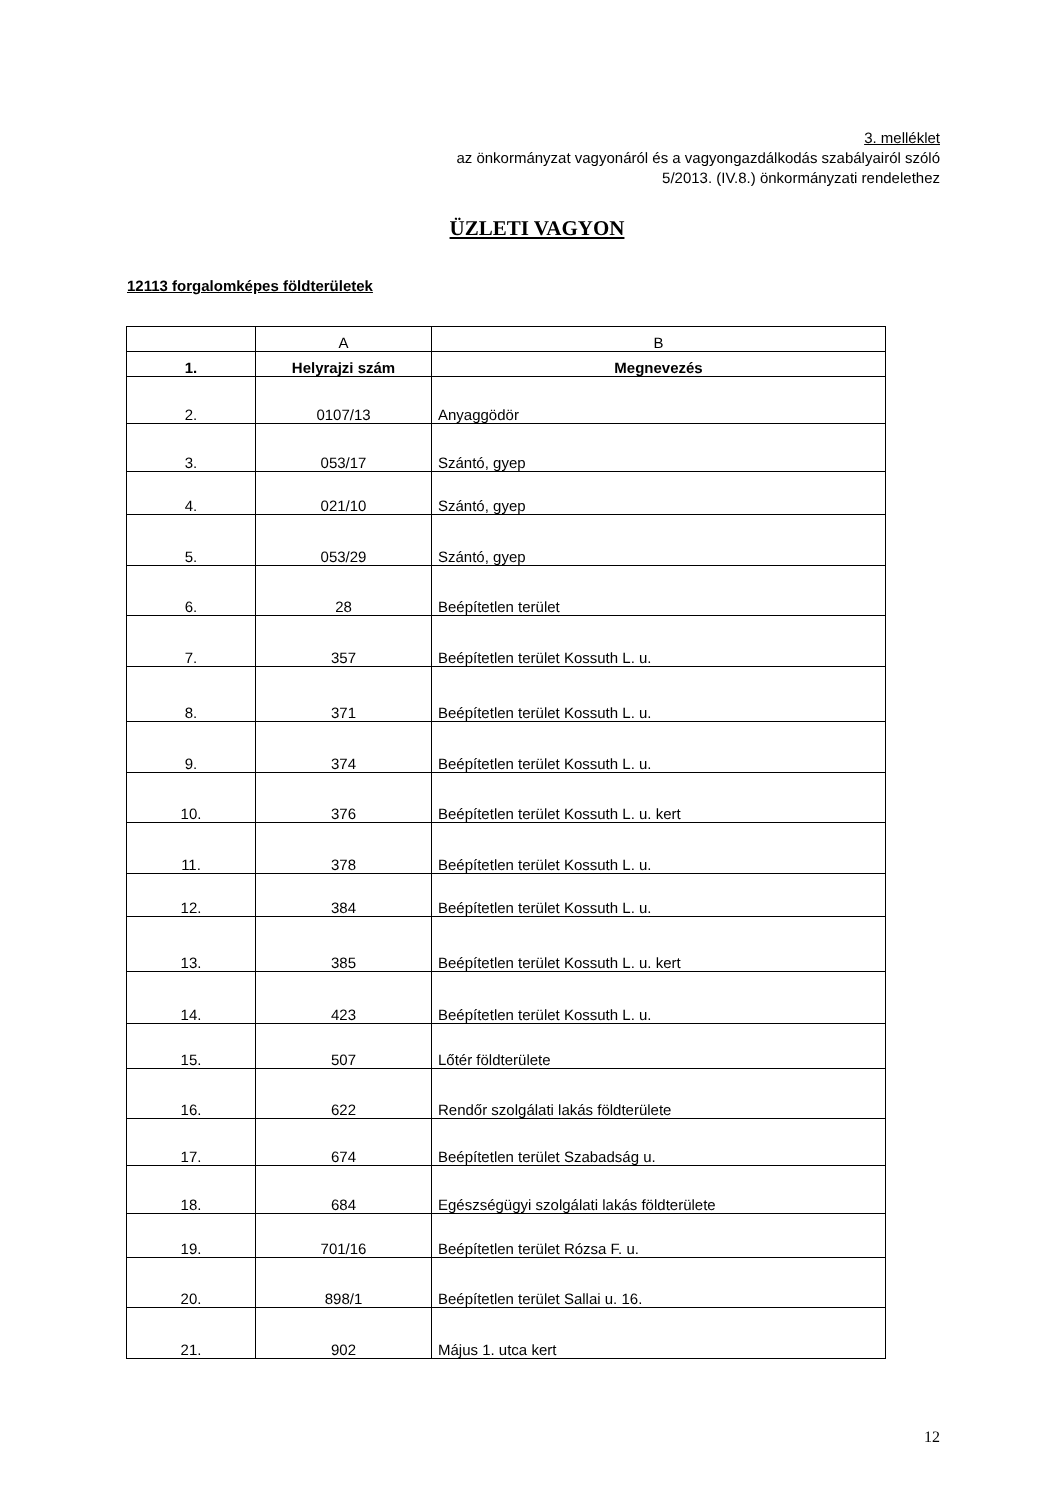3. melléklet
az önkormányzat vagyonáról és a vagyongazdálkodás szabályairól szóló
5/2013. (IV.8.) önkormányzati rendelethez
ÜZLETI VAGYON
12113 forgalomképes földterületek
| | A | B |
| 1. | Helyrajzi szám | Megnevezés |
| 2. | 0107/13 | Anyaggödör |
| 3. | 053/17 | Szántó, gyep |
| 4. | 021/10 | Szántó, gyep |
| 5. | 053/29 | Szántó, gyep |
| 6. | 28 | Beépítetlen terület |
| 7. | 357 | Beépítetlen terület Kossuth L. u. |
| 8. | 371 | Beépítetlen terület Kossuth L. u. |
| 9. | 374 | Beépítetlen terület Kossuth L. u. |
| 10. | 376 | Beépítetlen terület Kossuth L. u. kert |
| 11. | 378 | Beépítetlen terület Kossuth L. u. |
| 12. | 384 | Beépítetlen terület Kossuth L. u. |
| 13. | 385 | Beépítetlen terület Kossuth L. u. kert |
| 14. | 423 | Beépítetlen terület Kossuth L. u. |
| 15. | 507 | Lőtér földterülete |
| 16. | 622 | Rendőr szolgálati lakás földterülete |
| 17. | 674 | Beépítetlen terület Szabadság u. |
| 18. | 684 | Egészségügyi szolgálati lakás földterülete |
| 19. | 701/16 | Beépítetlen terület Rózsa F. u. |
| 20. | 898/1 | Beépítetlen terület Sallai u. 16. |
| 21. | 902 | Május 1. utca kert |
12